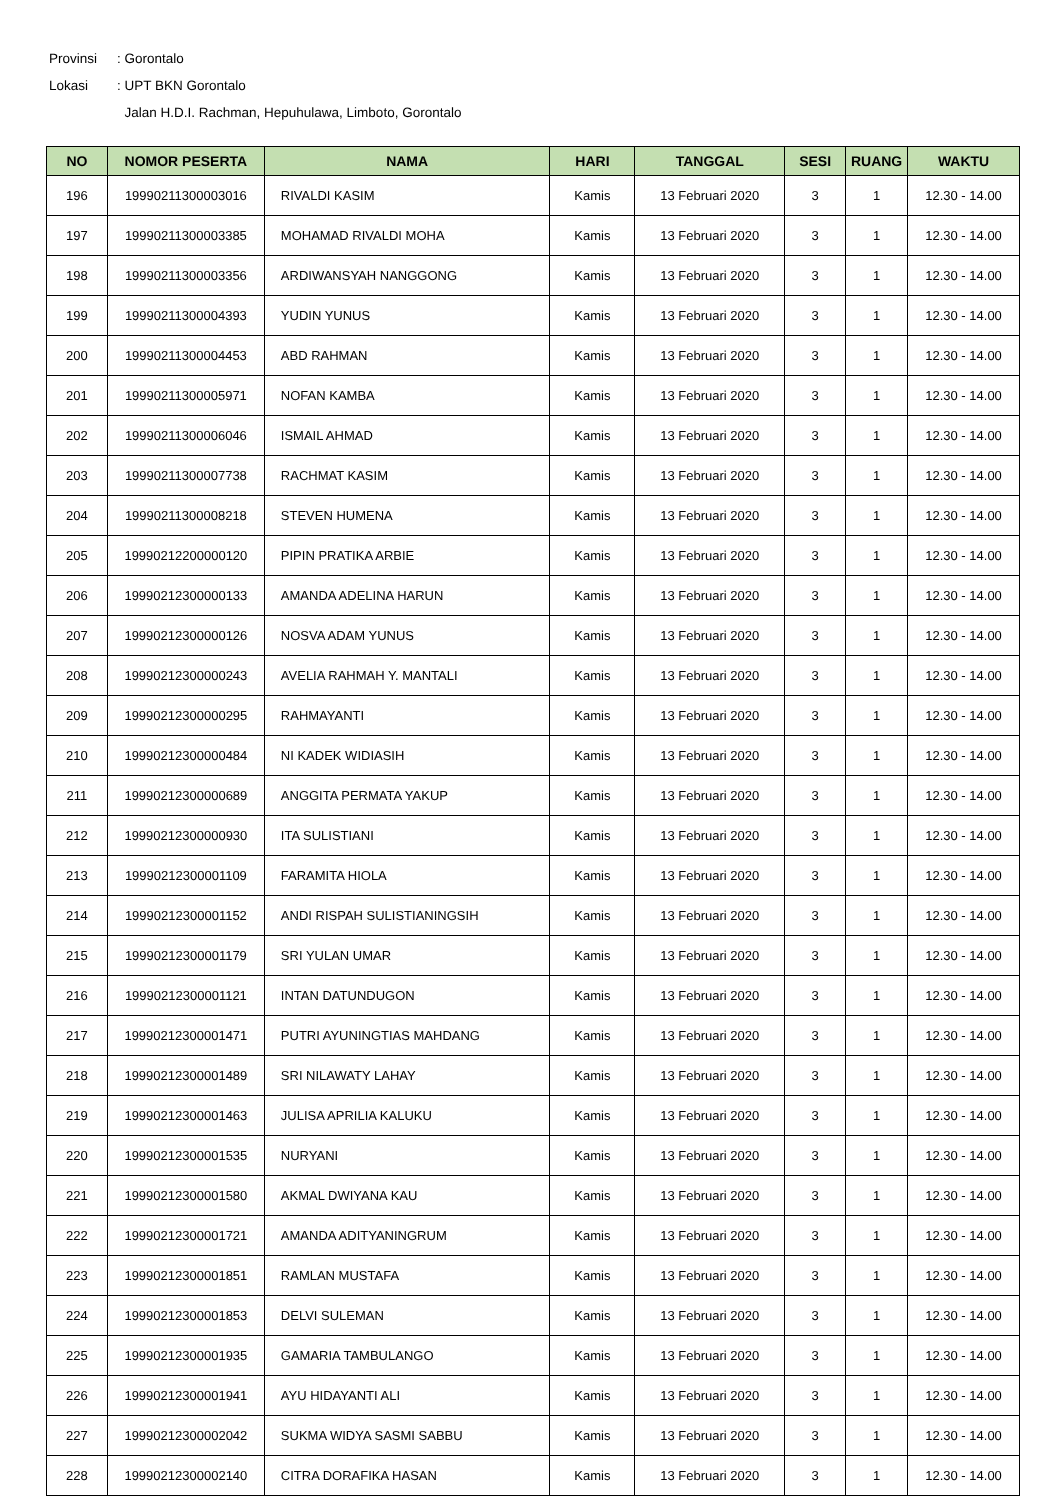Provinsi: Gorontalo
Lokasi: UPT BKN Gorontalo
Jalan H.D.I. Rachman, Hepuhulawa, Limboto, Gorontalo
| NO | NOMOR PESERTA | NAMA | HARI | TANGGAL | SESI | RUANG | WAKTU |
| --- | --- | --- | --- | --- | --- | --- | --- |
| 196 | 19990211300003016 | RIVALDI KASIM | Kamis | 13 Februari 2020 | 3 | 1 | 12.30 - 14.00 |
| 197 | 19990211300003385 | MOHAMAD RIVALDI MOHA | Kamis | 13 Februari 2020 | 3 | 1 | 12.30 - 14.00 |
| 198 | 19990211300003356 | ARDIWANSYAH NANGGONG | Kamis | 13 Februari 2020 | 3 | 1 | 12.30 - 14.00 |
| 199 | 19990211300004393 | YUDIN YUNUS | Kamis | 13 Februari 2020 | 3 | 1 | 12.30 - 14.00 |
| 200 | 19990211300004453 | ABD RAHMAN | Kamis | 13 Februari 2020 | 3 | 1 | 12.30 - 14.00 |
| 201 | 19990211300005971 | NOFAN KAMBA | Kamis | 13 Februari 2020 | 3 | 1 | 12.30 - 14.00 |
| 202 | 19990211300006046 | ISMAIL AHMAD | Kamis | 13 Februari 2020 | 3 | 1 | 12.30 - 14.00 |
| 203 | 19990211300007738 | RACHMAT KASIM | Kamis | 13 Februari 2020 | 3 | 1 | 12.30 - 14.00 |
| 204 | 19990211300008218 | STEVEN HUMENA | Kamis | 13 Februari 2020 | 3 | 1 | 12.30 - 14.00 |
| 205 | 19990212200000120 | PIPIN PRATIKA ARBIE | Kamis | 13 Februari 2020 | 3 | 1 | 12.30 - 14.00 |
| 206 | 19990212300000133 | AMANDA ADELINA HARUN | Kamis | 13 Februari 2020 | 3 | 1 | 12.30 - 14.00 |
| 207 | 19990212300000126 | NOSVA ADAM YUNUS | Kamis | 13 Februari 2020 | 3 | 1 | 12.30 - 14.00 |
| 208 | 19990212300000243 | AVELIA RAHMAH Y. MANTALI | Kamis | 13 Februari 2020 | 3 | 1 | 12.30 - 14.00 |
| 209 | 19990212300000295 | RAHMAYANTI | Kamis | 13 Februari 2020 | 3 | 1 | 12.30 - 14.00 |
| 210 | 19990212300000484 | NI KADEK WIDIASIH | Kamis | 13 Februari 2020 | 3 | 1 | 12.30 - 14.00 |
| 211 | 19990212300000689 | ANGGITA PERMATA YAKUP | Kamis | 13 Februari 2020 | 3 | 1 | 12.30 - 14.00 |
| 212 | 19990212300000930 | ITA SULISTIANI | Kamis | 13 Februari 2020 | 3 | 1 | 12.30 - 14.00 |
| 213 | 19990212300001109 | FARAMITA HIOLA | Kamis | 13 Februari 2020 | 3 | 1 | 12.30 - 14.00 |
| 214 | 19990212300001152 | ANDI RISPAH SULISTIANINGSIH | Kamis | 13 Februari 2020 | 3 | 1 | 12.30 - 14.00 |
| 215 | 19990212300001179 | SRI YULAN UMAR | Kamis | 13 Februari 2020 | 3 | 1 | 12.30 - 14.00 |
| 216 | 19990212300001121 | INTAN DATUNDUGON | Kamis | 13 Februari 2020 | 3 | 1 | 12.30 - 14.00 |
| 217 | 19990212300001471 | PUTRI AYUNINGTIAS MAHDANG | Kamis | 13 Februari 2020 | 3 | 1 | 12.30 - 14.00 |
| 218 | 19990212300001489 | SRI NILAWATY LAHAY | Kamis | 13 Februari 2020 | 3 | 1 | 12.30 - 14.00 |
| 219 | 19990212300001463 | JULISA APRILIA KALUKU | Kamis | 13 Februari 2020 | 3 | 1 | 12.30 - 14.00 |
| 220 | 19990212300001535 | NURYANI | Kamis | 13 Februari 2020 | 3 | 1 | 12.30 - 14.00 |
| 221 | 19990212300001580 | AKMAL DWIYANA KAU | Kamis | 13 Februari 2020 | 3 | 1 | 12.30 - 14.00 |
| 222 | 19990212300001721 | AMANDA ADITYANINGRUM | Kamis | 13 Februari 2020 | 3 | 1 | 12.30 - 14.00 |
| 223 | 19990212300001851 | RAMLAN MUSTAFA | Kamis | 13 Februari 2020 | 3 | 1 | 12.30 - 14.00 |
| 224 | 19990212300001853 | DELVI SULEMAN | Kamis | 13 Februari 2020 | 3 | 1 | 12.30 - 14.00 |
| 225 | 19990212300001935 | GAMARIA TAMBULANGO | Kamis | 13 Februari 2020 | 3 | 1 | 12.30 - 14.00 |
| 226 | 19990212300001941 | AYU HIDAYANTI ALI | Kamis | 13 Februari 2020 | 3 | 1 | 12.30 - 14.00 |
| 227 | 19990212300002042 | SUKMA WIDYA SASMI SABBU | Kamis | 13 Februari 2020 | 3 | 1 | 12.30 - 14.00 |
| 228 | 19990212300002140 | CITRA DORAFIKA HASAN | Kamis | 13 Februari 2020 | 3 | 1 | 12.30 - 14.00 |